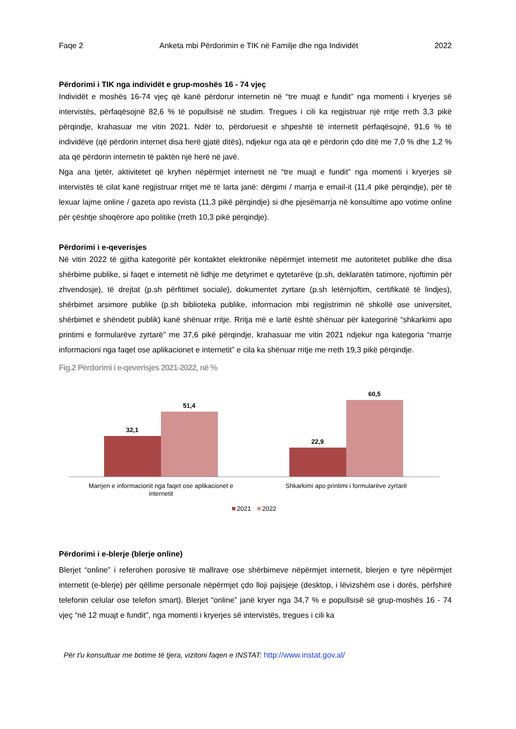Faqe 2 Anketa mbi Përdorimin e TIK në Familje dhe nga Individët 2022
Përdorimi i TIK nga individët e grup-moshës 16 - 74 vjeç
Individët e moshës 16-74 vjeç që kanë përdorur internetin në “tre muajt e fundit” nga momenti i kryerjes së intervistës, përfaqësojnë 82,6 % të popullsisë në studim. Tregues i cili ka regjistruar një rritje rreth 3,3 pikë përqindje, krahasuar me vitin 2021. Ndër to, përdoruesit e shpeshtë të internetit përfaqësojnë, 91,6 % të individëve (që përdorin internet disa herë gjatë ditës), ndjekur nga ata që e përdorin çdo ditë me 7,0 % dhe 1,2 % ata që përdorin internetin të paktën një herë në javë.
Nga ana tjetër, aktivitetet që kryhen nëpërmjet internetit në “tre muajt e fundit” nga momenti i kryerjes së intervistës të cilat kanë regjistruar rritjet më të larta janë: dërgimi / marrja e email-it (11,4 pikë përqindje), për të lexuar lajme online / gazeta apo revista (11,3 pikë përqindje) si dhe pjesëmarrja në konsultime apo votime online për çështje shoqërore apo politike (rreth 10,3 pikë përqindje).
Përdorimi i e-qeverisjes
Në vitin 2022 të gjitha kategoritë për kontaktet elektronike nëpërmjet internetit me autoritetet publike dhe disa shërbime publike, si faqet e internetit në lidhje me detyrimet e qytetarëve (p.sh, deklaratën tatimore, njoftimin për zhvendosje), të drejtat (p.sh përfitimet sociale), dokumentet zyrtare (p.sh letërnjoftim, certifikatë të lindjes), shërbimet arsimore publike (p.sh biblioteka publike, informacion mbi regjistrimin në shkollë ose universitet, shërbimet e shëndetit publik) kanë shënuar rritje. Rritja më e lartë është shënuar për kategorinë “shkarkimi apo printimi e formularëve zyrtarë” me 37,6 pikë përqindje, krahasuar me vitin 2021 ndjekur nga kategoria “marrje informacioni nga faqet ose aplikacionet e internetit” e cila ka shënuar rritje me rreth 19,3 pikë përqindje.
Fig.2 Përdorimi i e-qeverisjes 2021-2022, në %
32,1
51,4
22,9
60,5
Marrjen e informacionit nga faqet ose aplikacionet e
internetit
Shkarkimi apo printimi i formularëve zyrtarë
2021
2022
Përdorimi i e-blerje (blerje online)
Blerjet “online” i referohen porosive të mallrave ose shërbimeve nëpërmjet internetit, blerjen e tyre nëpërmjet internetit (e-blerje) për qëllime personale nëpërmjet çdo lloji pajisjeje (desktop, i lëvizshëm ose i dorës, përfshirë telefonin celular ose telefon smart). Blerjet “online” janë kryer nga 34,7 % e popullsisë së grup-moshës 16 - 74 vjeç “në 12 muajt e fundit”, nga momenti i kryerjes së intervistës, tregues i cili ka
Për t'u konsultuar me botime të tjera, vizitoni faqen e INSTAT: http://www.instat.gov.al/